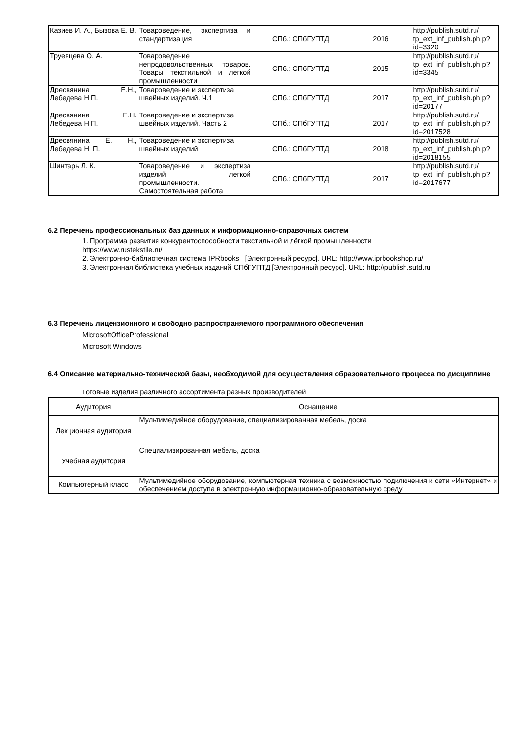| Казиев И. А., Бызова Е. В. | Товароведение, экспертиза и стандартизация | СПб.: СПбГУПТД | 2016 | http://publish.sutd.ru/ tp_ext_inf_publish.ph p?id=3320 |
| Труевцева О. А. | Товароведение непродовольственных товаров. Товары текстильной и легкой промышленности | СПб.: СПбГУПТД | 2015 | http://publish.sutd.ru/ tp_ext_inf_publish.ph p?id=3345 |
| Дресвянина Е.Н., Лебедева Н.П. | Товароведение и экспертиза швейных изделий. Ч.1 | СПб.: СПбГУПТД | 2017 | http://publish.sutd.ru/ tp_ext_inf_publish.ph p?id=20177 |
| Дресвянина Е.Н. Лебедева Н.П. | Товароведение и экспертиза швейных изделий. Часть 2 | СПб.: СПбГУПТД | 2017 | http://publish.sutd.ru/ tp_ext_inf_publish.ph p?id=2017528 |
| Дресвянина Е. Н., Лебедева Н. П. | Товароведение и экспертиза швейных изделий | СПб.: СПбГУПТД | 2018 | http://publish.sutd.ru/ tp_ext_inf_publish.ph p?id=2018155 |
| Шинтарь Л. К. | Товароведение и экспертиза изделий легкой промышленности. Самостоятельная работа | СПб.: СПбГУПТД | 2017 | http://publish.sutd.ru/ tp_ext_inf_publish.ph p?id=2017677 |
6.2 Перечень профессиональных баз данных и информационно-справочных систем
1. Программа развития конкурентоспособности текстильной и лёгкой промышленности
https://www.rustekstile.ru/
2. Электронно-библиотечная система IPRbooks [Электронный ресурс]. URL: http://www.iprbookshop.ru/
3. Электронная библиотека учебных изданий СПбГУПТД [Электронный ресурс]. URL: http://publish.sutd.ru
6.3 Перечень лицензионного и свободно распространяемого программного обеспечения
MicrosoftOfficeProfessional
Microsoft Windows
6.4 Описание материально-технической базы, необходимой для осуществления образовательного процесса по дисциплине
Готовые изделия различного ассортимента разных производителей
| Аудитория | Оснащение |
| --- | --- |
| Лекционная аудитория | Мультимедийное оборудование, специализированная мебель, доска |
| Учебная аудитория | Специализированная мебель, доска |
| Компьютерный класс | Мультимедийное оборудование, компьютерная техника с возможностью подключения к сети «Интернет» и обеспечением доступа в электронную информационно-образовательную среду |